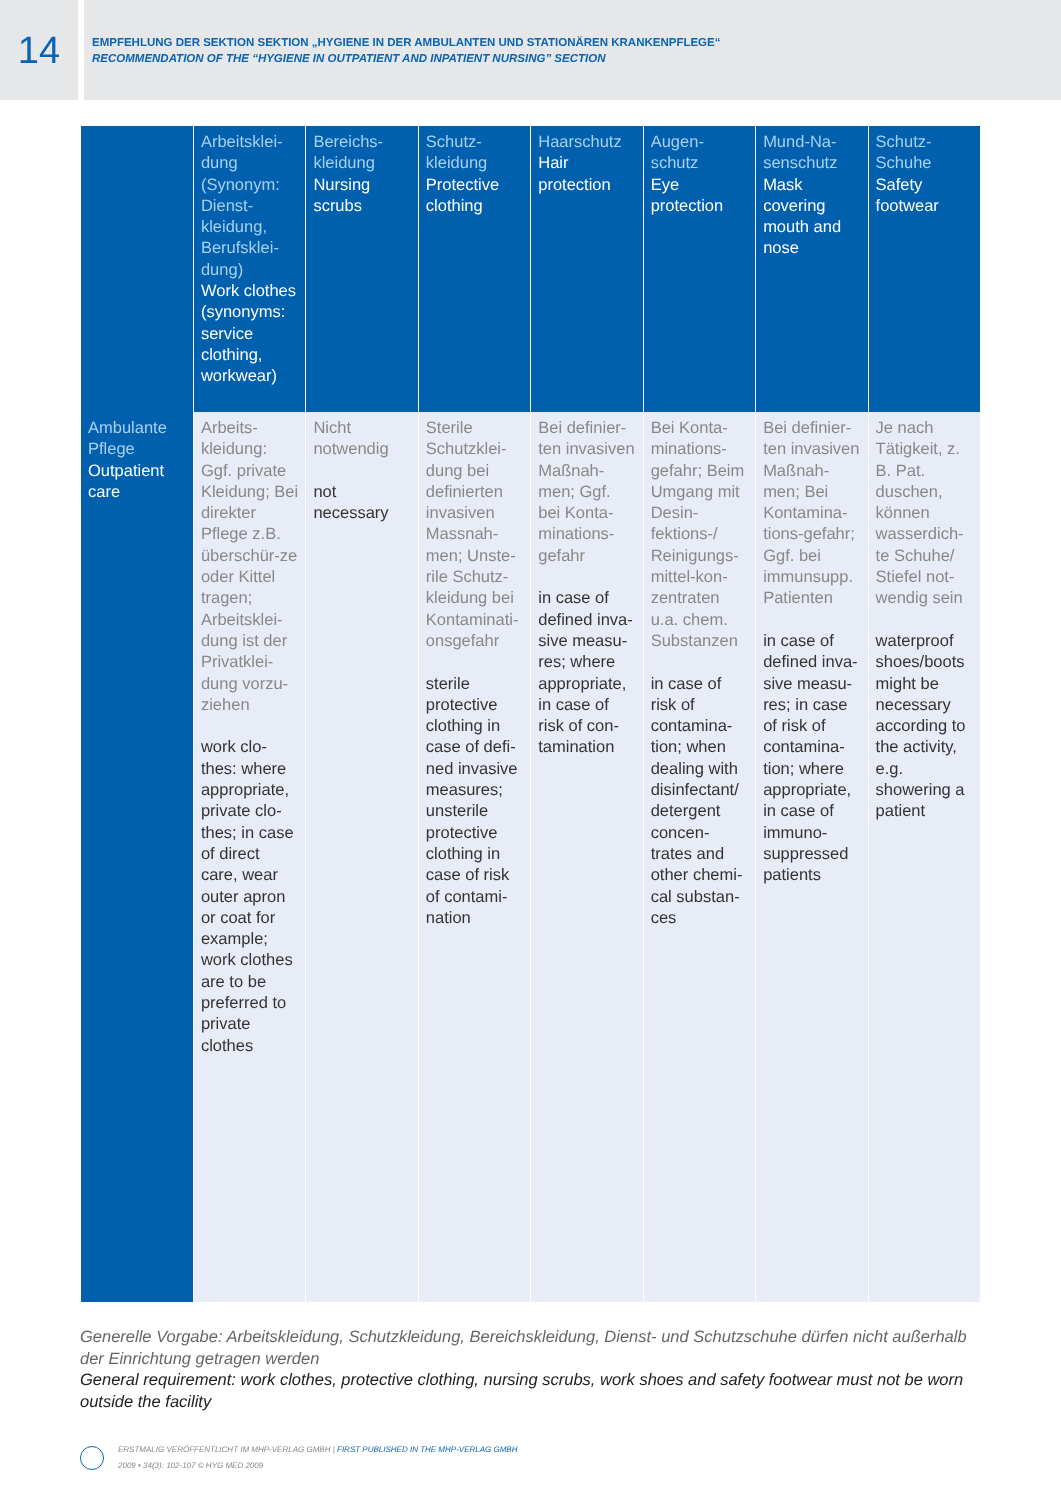14
EMPFEHLUNG DER SEKTION SEKTION „HYGIENE IN DER AMBULANTEN UND STATIONÄREN KRANKENPFLEGE“
RECOMMENDATION OF THE “HYGIENE IN OUTPATIENT AND INPATIENT NURSING” SECTION
| | Arbeitsklei-dung (Synonym: Dienst-kleidung, Berufsklei-dung) Work clothes (synonyms: service clothing, workwear) | Bereichs-kleidung Nursing scrubs | Schutz-kleidung Protective clothing | Haarschutz Hair protection | Augen-schutz Eye protection | Mund-Na-senschutz Mask covering mouth and nose | Schutz-Schuhe Safety footwear |
| --- | --- | --- | --- | --- | --- | --- | --- |
| Ambulante Pflege Outpatient care | Arbeits-kleidung: Ggf. private Kleidung; Bei direkter Pflege z.B. überschür-ze oder Kittel tragen; Arbeitsklei-dung ist der Privatklei-dung vorzu-ziehen work clo-thes: where appropriate, private clo-thes; in case of direct care, wear outer apron or coat for example; work clothes are to be preferred to private clothes | Nicht notwendig not necessary | Sterile Schutzklei-dung bei definierten invasiven Massnah-men; Unste-rile Schutz-kleidung bei Kontaminati-onsgefahr sterile protective clothing in case of defi-ned invasive measures; unsterile protective clothing in case of risk of contami-nation | Bei definier-ten invasiven Maßnah-men; Ggf. bei Konta-minations-gefahr in case of defined inva-sive measu-res; where appropriate, in case of risk of con-tamination | Bei Konta-minations-gefahr; Beim Umgang mit Desin-fektions-/ Reinigungs-mittel-kon-zentraten u.a. chem. Substanzen in case of risk of contamina-tion; when dealing with disinfectant/ detergent concen-trates and other chemi-cal substan-ces | Bei definier-ten invasiven Maßnah-men; Bei Kontamina-tions-gefahr; Ggf. bei immunsupp. Patienten in case of defined inva-sive measu-res; in case of risk of contamina-tion; where appropriate, in case of immuno-suppressed patients | Je nach Tätigkeit, z. B. Pat. duschen, können wasserdich-te Schuhe/ Stiefel not-wendig sein waterproof shoes/boots might be necessary according to the activity, e.g. showering a patient |
Generelle Vorgabe: Arbeitskleidung, Schutzkleidung, Bereichskleidung, Dienst- und Schutzschuhe dürfen nicht außerhalb der Einrichtung getragen werden
General requirement: work clothes, protective clothing, nursing scrubs, work shoes and safety footwear must not be worn outside the facility
ERSTMALIG VERÖFFENTLICHT IM MHP-VERLAG GMBH | FIRST PUBLISHED IN THE MHP-VERLAG GMBH
2009 • 34(3): 102-107 © HYG MED 2009